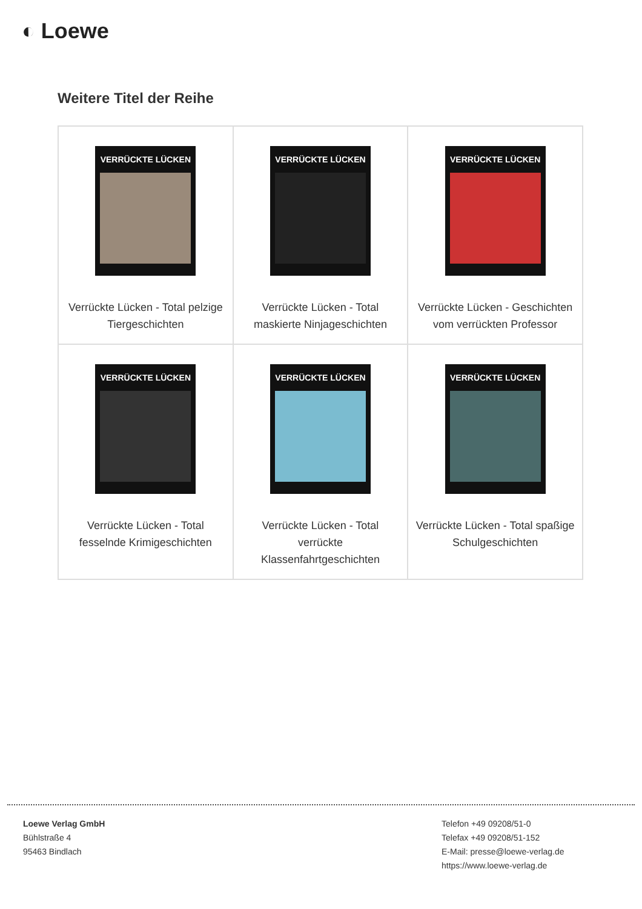◐ Loewe
Weitere Titel der Reihe
| VERRÜCKTE LÜCKEN Verrückte Lücken - Total pelzige Tiergeschichten | VERRÜCKTE LÜCKEN Verrückte Lücken - Total maskierte Ninjageschichten | VERRÜCKTE LÜCKEN Verrückte Lücken - Geschichten vom verrückten Professor |
| VERRÜCKTE LÜCKEN Verrückte Lücken - Total fesselnde Krimigeschichten | VERRÜCKTE LÜCKEN Verrückte Lücken - Total verrückte Klassenfahrtgeschichten | VERRÜCKTE LÜCKEN Verrückte Lücken - Total spaßige Schulgeschichten |
Loewe Verlag GmbH
Bühlstraße 4
95463 Bindlach
Telefon +49 09208/51-0
Telefax +49 09208/51-152
E-Mail: presse@loewe-verlag.de
https://www.loewe-verlag.de